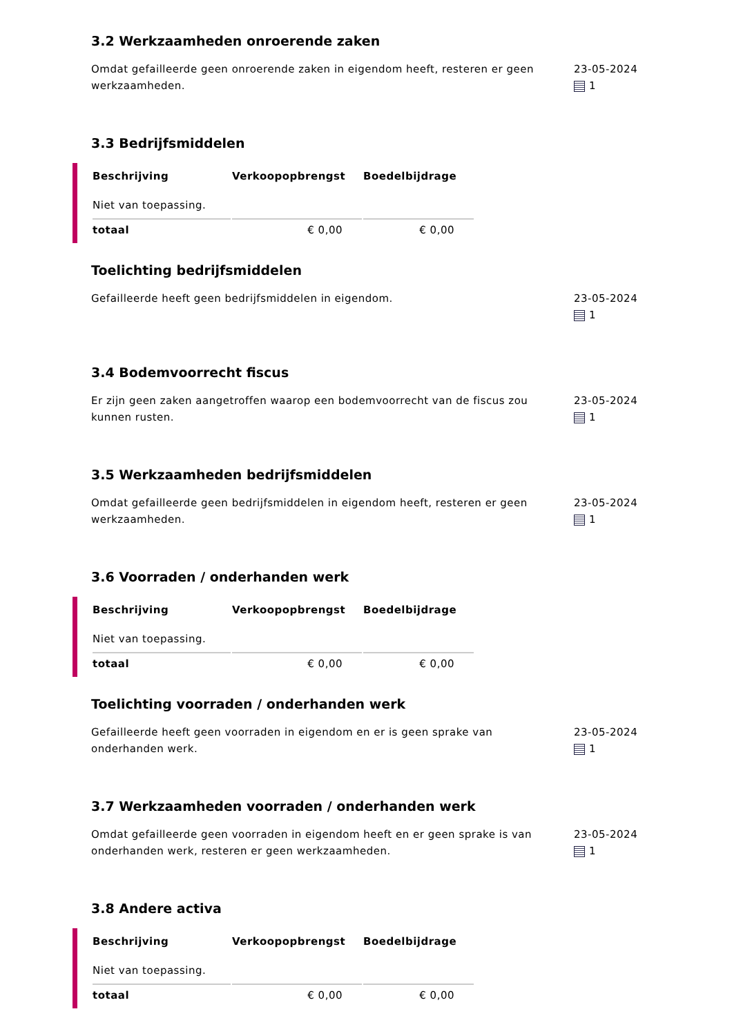3.2 Werkzaamheden onroerende zaken
Omdat gefailleerde geen onroerende zaken in eigendom heeft, resteren er geen werkzaamheden.
23-05-2024
1
3.3 Bedrijfsmiddelen
| Beschrijving | Verkoopopbrengst | Boedelbijdrage |
| --- | --- | --- |
| Niet van toepassing. | | |
| totaal | € 0,00 | € 0,00 |
Toelichting bedrijfsmiddelen
Gefailleerde heeft geen bedrijfsmiddelen in eigendom. 23-05-2024
1
3.4 Bodemvoorrecht fiscus
Er zijn geen zaken aangetroffen waarop een bodemvoorrecht van de fiscus zou kunnen rusten.
23-05-2024
1
3.5 Werkzaamheden bedrijfsmiddelen
Omdat gefailleerde geen bedrijfsmiddelen in eigendom heeft, resteren er geen werkzaamheden.
23-05-2024
1
3.6 Voorraden / onderhanden werk
| Beschrijving | Verkoopopbrengst | Boedelbijdrage |
| --- | --- | --- |
| Niet van toepassing. | | |
| totaal | € 0,00 | € 0,00 |
Toelichting voorraden / onderhanden werk
Gefailleerde heeft geen voorraden in eigendom en er is geen sprake van onderhanden werk.
23-05-2024
1
3.7 Werkzaamheden voorraden / onderhanden werk
Omdat gefailleerde geen voorraden in eigendom heeft en er geen sprake is van onderhanden werk, resteren er geen werkzaamheden.
23-05-2024
1
3.8 Andere activa
| Beschrijving | Verkoopopbrengst | Boedelbijdrage |
| --- | --- | --- |
| Niet van toepassing. | | |
| totaal | € 0,00 | € 0,00 |